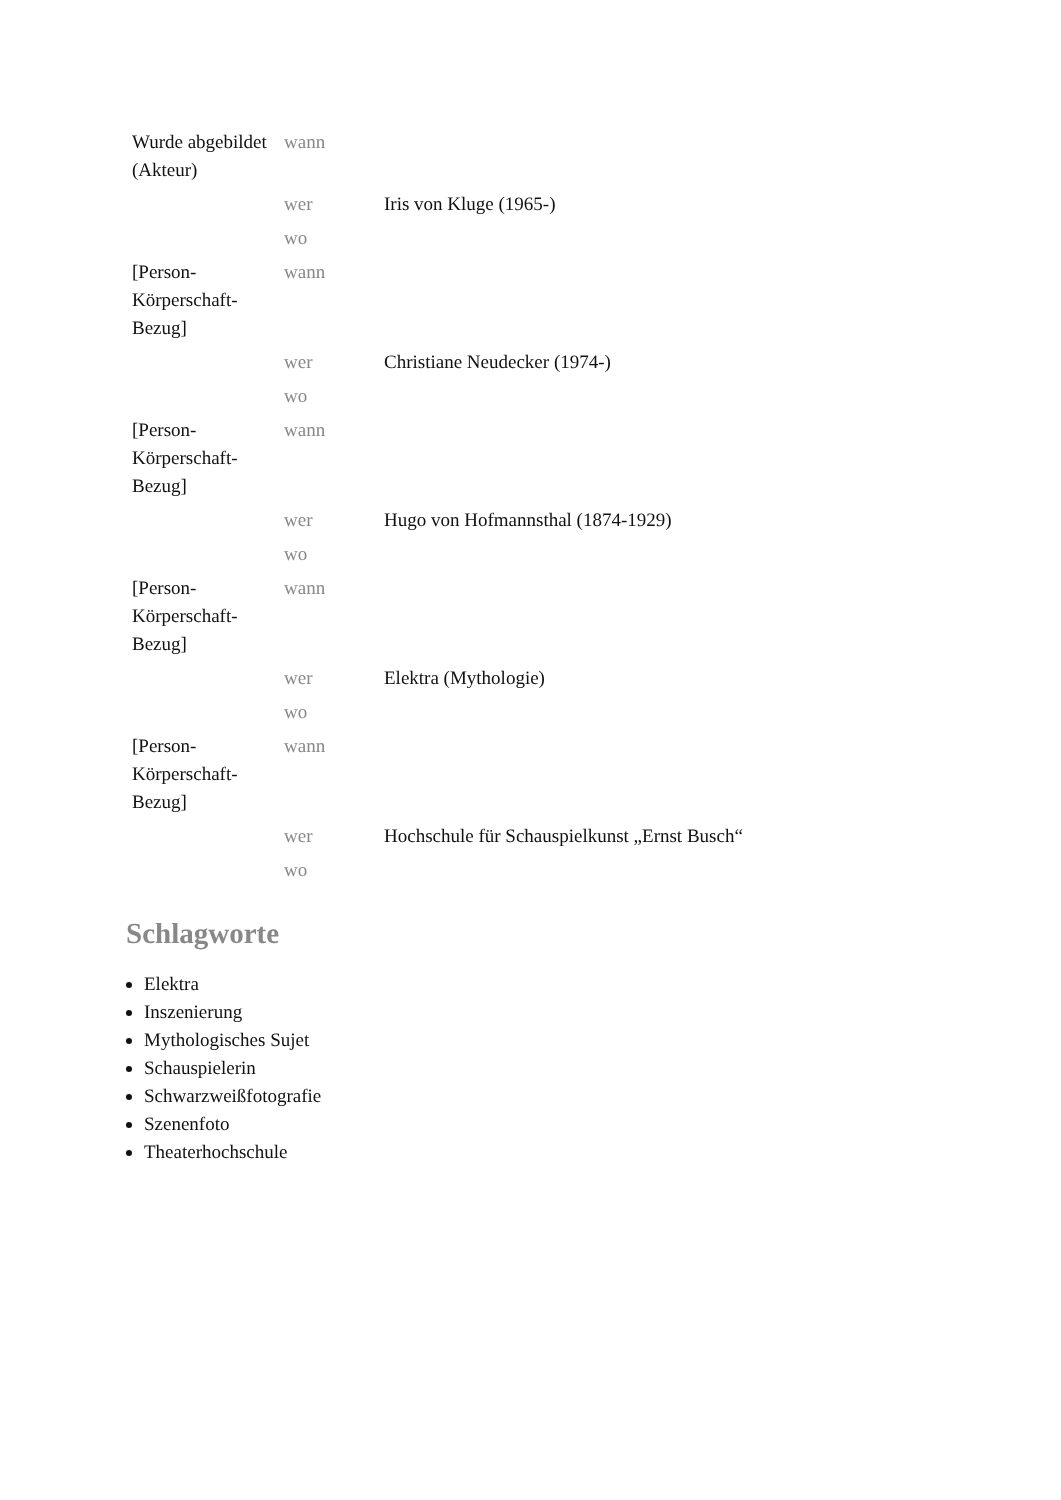| Wurde abgebildet (Akteur) | wann | |
| | wer | Iris von Kluge (1965-) |
| | wo | |
| [Person-Körperschaft-Bezug] | wann | |
| | wer | Christiane Neudecker (1974-) |
| | wo | |
| [Person-Körperschaft-Bezug] | wann | |
| | wer | Hugo von Hofmannsthal (1874-1929) |
| | wo | |
| [Person-Körperschaft-Bezug] | wann | |
| | wer | Elektra (Mythologie) |
| | wo | |
| [Person-Körperschaft-Bezug] | wann | |
| | wer | Hochschule für Schauspielkunst „Ernst Busch“ |
| | wo | |
Schlagworte
Elektra
Inszenierung
Mythologisches Sujet
Schauspielerin
Schwarzweißfotografie
Szenenfoto
Theaterhochschule